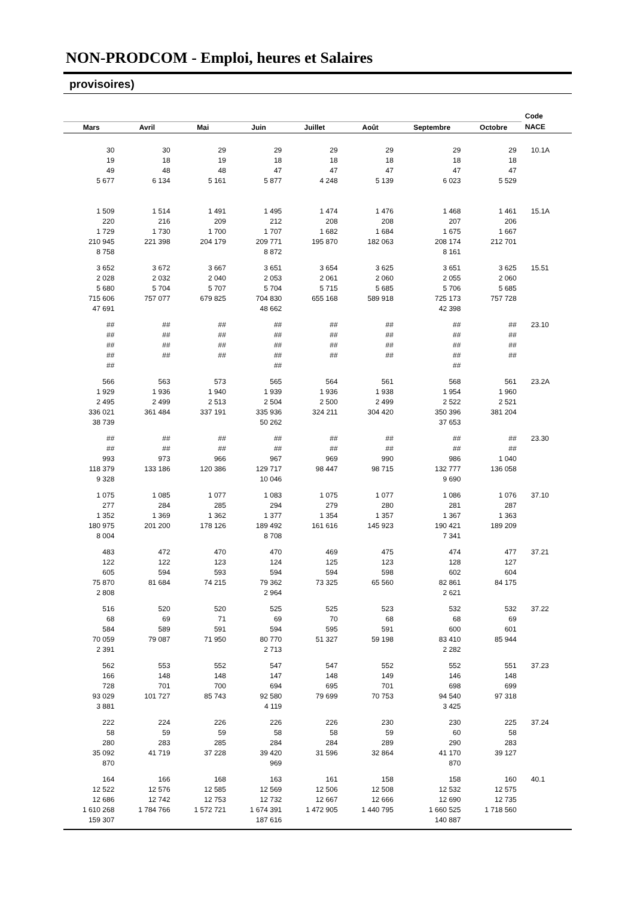NON-PRODCOM - Emploi, heures et Salaires
provisoires)
| | | | | | | | | Code |
| --- | --- | --- | --- | --- | --- | --- | --- | --- |
| Mars | Avril | Mai | Juin | Juillet | Août | Septembre | Octobre | NACE |
| 30 | 30 | 29 | 29 | 29 | 29 | 29 | 29 | 10.1A |
| 19 | 18 | 19 | 18 | 18 | 18 | 18 | 18 | |
| 49 | 48 | 48 | 47 | 47 | 47 | 47 | 47 | |
| 5 677 | 6 134 | 5 161 | 5 877 | 4 248 | 5 139 | 6 023 | 5 529 | |
| 1 509 | 1 514 | 1 491 | 1 495 | 1 474 | 1 476 | 1 468 | 1 461 | 15.1A |
| 220 | 216 | 209 | 212 | 208 | 208 | 207 | 206 | |
| 1 729 | 1 730 | 1 700 | 1 707 | 1 682 | 1 684 | 1 675 | 1 667 | |
| 210 945 | 221 398 | 204 179 | 209 771 | 195 870 | 182 063 | 208 174 | 212 701 | |
| 8 758 | | | 8 872 | | | 8 161 | | |
| 3 652 | 3 672 | 3 667 | 3 651 | 3 654 | 3 625 | 3 651 | 3 625 | 15.51 |
| 2 028 | 2 032 | 2 040 | 2 053 | 2 061 | 2 060 | 2 055 | 2 060 | |
| 5 680 | 5 704 | 5 707 | 5 704 | 5 715 | 5 685 | 5 706 | 5 685 | |
| 715 606 | 757 077 | 679 825 | 704 830 | 655 168 | 589 918 | 725 173 | 757 728 | |
| 47 691 | | | 48 662 | | | 42 398 | | |
| ## | ## | ## | ## | ## | ## | ## | ## | 23.10 |
| ## | ## | ## | ## | ## | ## | ## | ## | |
| ## | ## | ## | ## | ## | ## | ## | ## | |
| ## | ## | ## | ## | ## | ## | ## | ## | |
| ## | | | ## | | | ## | | |
| 566 | 563 | 573 | 565 | 564 | 561 | 568 | 561 | 23.2A |
| 1 929 | 1 936 | 1 940 | 1 939 | 1 936 | 1 938 | 1 954 | 1 960 | |
| 2 495 | 2 499 | 2 513 | 2 504 | 2 500 | 2 499 | 2 522 | 2 521 | |
| 336 021 | 361 484 | 337 191 | 335 936 | 324 211 | 304 420 | 350 396 | 381 204 | |
| 38 739 | | | 50 262 | | | 37 653 | | |
| ## | ## | ## | ## | ## | ## | ## | ## | 23.30 |
| ## | ## | ## | ## | ## | ## | ## | ## | |
| 993 | 973 | 966 | 967 | 969 | 990 | 986 | 1 040 | |
| 118 379 | 133 186 | 120 386 | 129 717 | 98 447 | 98 715 | 132 777 | 136 058 | |
| 9 328 | | | 10 046 | | | 9 690 | | |
| 1 075 | 1 085 | 1 077 | 1 083 | 1 075 | 1 077 | 1 086 | 1 076 | 37.10 |
| 277 | 284 | 285 | 294 | 279 | 280 | 281 | 287 | |
| 1 352 | 1 369 | 1 362 | 1 377 | 1 354 | 1 357 | 1 367 | 1 363 | |
| 180 975 | 201 200 | 178 126 | 189 492 | 161 616 | 145 923 | 190 421 | 189 209 | |
| 8 004 | | | 8 708 | | | 7 341 | | |
| 483 | 472 | 470 | 470 | 469 | 475 | 474 | 477 | 37.21 |
| 122 | 122 | 123 | 124 | 125 | 123 | 128 | 127 | |
| 605 | 594 | 593 | 594 | 594 | 598 | 602 | 604 | |
| 75 870 | 81 684 | 74 215 | 79 362 | 73 325 | 65 560 | 82 861 | 84 175 | |
| 2 808 | | | 2 964 | | | 2 621 | | |
| 516 | 520 | 520 | 525 | 525 | 523 | 532 | 532 | 37.22 |
| 68 | 69 | 71 | 69 | 70 | 68 | 68 | 69 | |
| 584 | 589 | 591 | 594 | 595 | 591 | 600 | 601 | |
| 70 059 | 79 087 | 71 950 | 80 770 | 51 327 | 59 198 | 83 410 | 85 944 | |
| 2 391 | | | 2 713 | | | 2 282 | | |
| 562 | 553 | 552 | 547 | 547 | 552 | 552 | 551 | 37.23 |
| 166 | 148 | 148 | 147 | 148 | 149 | 146 | 148 | |
| 728 | 701 | 700 | 694 | 695 | 701 | 698 | 699 | |
| 93 029 | 101 727 | 85 743 | 92 580 | 79 699 | 70 753 | 94 540 | 97 318 | |
| 3 881 | | | 4 119 | | | 3 425 | | |
| 222 | 224 | 226 | 226 | 226 | 230 | 230 | 225 | 37.24 |
| 58 | 59 | 59 | 58 | 58 | 59 | 60 | 58 | |
| 280 | 283 | 285 | 284 | 284 | 289 | 290 | 283 | |
| 35 092 | 41 719 | 37 228 | 39 420 | 31 596 | 32 864 | 41 170 | 39 127 | |
| 870 | | | 969 | | | 870 | | |
| 164 | 166 | 168 | 163 | 161 | 158 | 158 | 160 | 40.1 |
| 12 522 | 12 576 | 12 585 | 12 569 | 12 506 | 12 508 | 12 532 | 12 575 | |
| 12 686 | 12 742 | 12 753 | 12 732 | 12 667 | 12 666 | 12 690 | 12 735 | |
| 1 610 268 | 1 784 766 | 1 572 721 | 1 674 391 | 1 472 905 | 1 440 795 | 1 660 525 | 1 718 560 | |
| 159 307 | | | 187 616 | | | 140 887 | | |